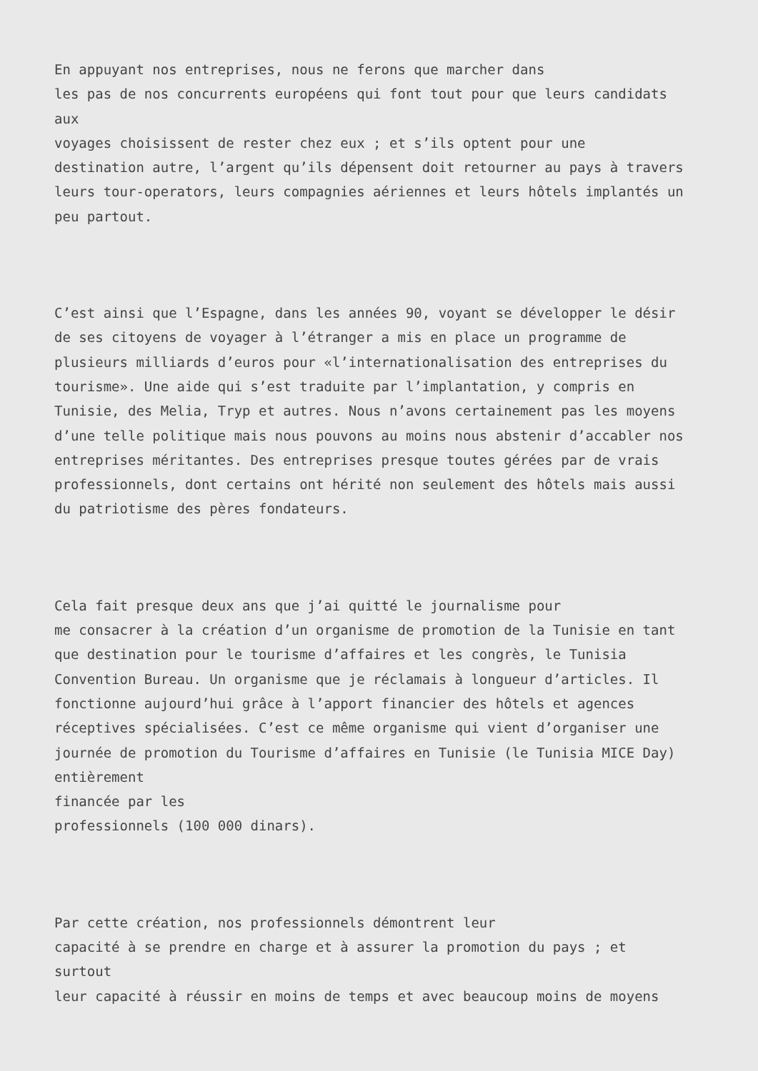En appuyant nos entreprises, nous ne ferons que marcher dans
les pas de nos concurrents européens qui font tout pour que leurs candidats
aux
voyages choisissent de rester chez eux ; et s’ils optent pour une
destination autre, l’argent qu’ils dépensent doit retourner au pays à travers
leurs tour-operators, leurs compagnies aériennes et leurs hôtels implantés un
peu partout.
C’est ainsi que l’Espagne, dans les années 90, voyant se développer le désir
de ses citoyens de voyager à l’étranger a mis en place un programme de
plusieurs milliards d’euros pour «l’internationalisation des entreprises du
tourisme». Une aide qui s’est traduite par l’implantation, y compris en
Tunisie, des Melia, Tryp et autres. Nous n’avons certainement pas les moyens
d’une telle politique mais nous pouvons au moins nous abstenir d’accabler nos
entreprises méritantes. Des entreprises presque toutes gérées par de vrais
professionnels, dont certains ont hérité non seulement des hôtels mais aussi
du patriotisme des pères fondateurs.
Cela fait presque deux ans que j’ai quitté le journalisme pour
me consacrer à la création d’un organisme de promotion de la Tunisie en tant
que destination pour le tourisme d’affaires et les congrès, le Tunisia
Convention Bureau. Un organisme que je réclamais à longueur d’articles. Il
fonctionne aujourd’hui grâce à l’apport financier des hôtels et agences
réceptives spécialisées. C’est ce même organisme qui vient d’organiser une
journée de promotion du Tourisme d’affaires en Tunisie (le Tunisia MICE Day)
entièrement
financée par les
professionnels (100 000 dinars).
Par cette création, nos professionnels démontrent leur
capacité à se prendre en charge et à assurer la promotion du pays ; et
surtout
leur capacité à réussir en moins de temps et avec beaucoup moins de moyens